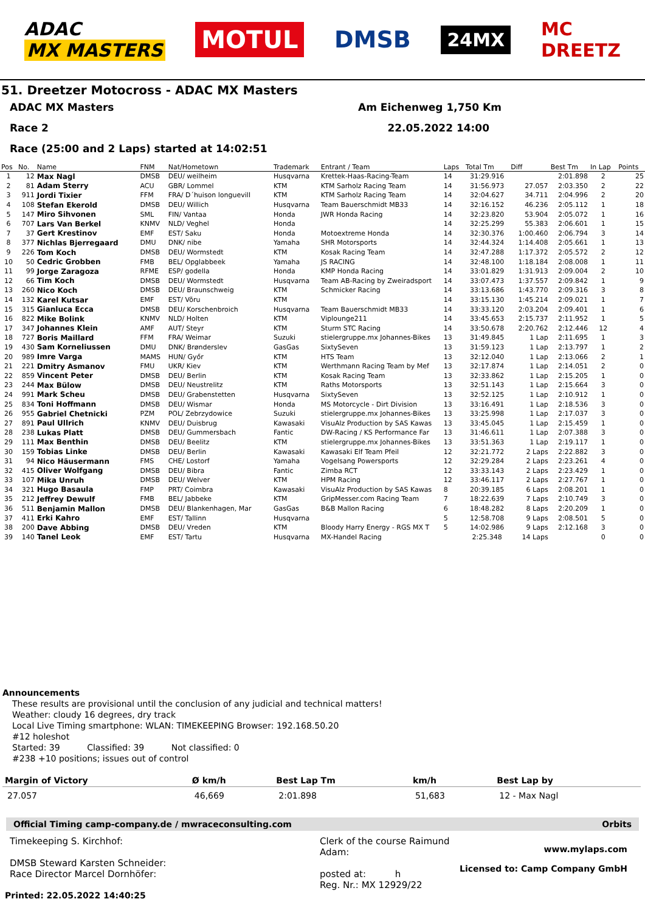ADAC
MX MASTERS
MOTUL DMSB
24MX
MC
DREETZ
51. Dreetzer Motocross - ADAC MX Masters
ADAC MX Masters Am Eichenweg 1,750 Km
Race 2 22.05.2022 14:00
Race (25:00 and 2 Laps) started at 14:02:51
| Pos | No. | Name | FNM | Nat/Hometown | Trademark | Entrant / Team | Laps | Total Tm | Diff | Best Tm | In Lap | Points |
| --- | --- | --- | --- | --- | --- | --- | --- | --- | --- | --- | --- | --- |
| 1 | 12 | Max Nagl | DMSB | DEU/ weilheim | Husqvarna | Krettek-Haas-Racing-Team | 14 | 31:29.916 | | 2:01.898 | 2 | 25 |
| 2 | 81 | Adam Sterry | ACU | GBR/ Lommel | KTM | KTM Sarholz Racing Team | 14 | 31:56.973 | 27.057 | 2:03.350 | 2 | 22 |
| 3 | 911 | Jordi Tixier | FFM | FRA/ D´huison longuevill | KTM | KTM Sarholz Racing Team | 14 | 32:04.627 | 34.711 | 2:04.996 | 2 | 20 |
| 4 | 108 | Stefan Ekerold | DMSB | DEU/ Willich | Husqvarna | Team Bauerschmidt MB33 | 14 | 32:16.152 | 46.236 | 2:05.112 | 1 | 18 |
| 5 | 147 | Miro Sihvonen | SML | FIN/ Vantaa | Honda | JWR Honda Racing | 14 | 32:23.820 | 53.904 | 2:05.072 | 1 | 16 |
| 6 | 707 | Lars Van Berkel | KNMV | NLD/ Veghel | Honda | | 14 | 32:25.299 | 55.383 | 2:06.601 | 1 | 15 |
| 7 | 37 | Gert Krestinov | EMF | EST/ Saku | Honda | Motoextreme Honda | 14 | 32:30.376 | 1:00.460 | 2:06.794 | 3 | 14 |
| 8 | 377 | Nichlas Bjerregaard | DMU | DNK/ nibe | Yamaha | SHR Motorsports | 14 | 32:44.324 | 1:14.408 | 2:05.661 | 1 | 13 |
| 9 | 226 | Tom Koch | DMSB | DEU/ Wormstedt | KTM | Kosak Racing Team | 14 | 32:47.288 | 1:17.372 | 2:05.572 | 2 | 12 |
| 10 | 50 | Cedric Grobben | FMB | BEL/ Opglabbeek | Yamaha | JS RACING | 14 | 32:48.100 | 1:18.184 | 2:08.008 | 1 | 11 |
| 11 | 99 | Jorge Zaragoza | RFME | ESP/ godella | Honda | KMP Honda Racing | 14 | 33:01.829 | 1:31.913 | 2:09.004 | 2 | 10 |
| 12 | 66 | Tim Koch | DMSB | DEU/ Wormstedt | Husqvarna | Team AB-Racing by Zweiradsport | 14 | 33:07.473 | 1:37.557 | 2:09.842 | 1 | 9 |
| 13 | 260 | Nico Koch | DMSB | DEU/ Braunschweig | KTM | Schmicker Racing | 14 | 33:13.686 | 1:43.770 | 2:09.316 | 3 | 8 |
| 14 | 132 | Karel Kutsar | EMF | EST/ Võru | KTM | | 14 | 33:15.130 | 1:45.214 | 2:09.021 | 1 | 7 |
| 15 | 315 | Gianluca Ecca | DMSB | DEU/ Korschenbroich | Husqvarna | Team Bauerschmidt MB33 | 14 | 33:33.120 | 2:03.204 | 2:09.401 | 1 | 6 |
| 16 | 822 | Mike Bolink | KNMV | NLD/ Holten | KTM | Viplounge211 | 14 | 33:45.653 | 2:15.737 | 2:11.952 | 1 | 5 |
| 17 | 347 | Johannes Klein | AMF | AUT/ Steyr | KTM | Sturm STC Racing | 14 | 33:50.678 | 2:20.762 | 2:12.446 | 12 | 4 |
| 18 | 727 | Boris Maillard | FFM | FRA/ Weimar | Suzuki | stielergruppe.mx Johannes-Bikes | 13 | 31:49.845 | 1 Lap | 2:11.695 | 1 | 3 |
| 19 | 430 | Sam Korneliussen | DMU | DNK/ Brønderslev | GasGas | SixtySeven | 13 | 31:59.123 | 1 Lap | 2:13.797 | 1 | 2 |
| 20 | 989 | Imre Varga | MAMS | HUN/ Győr | KTM | HTS Team | 13 | 32:12.040 | 1 Lap | 2:13.066 | 2 | 1 |
| 21 | 221 | Dmitry Asmanov | FMU | UKR/ Kiev | KTM | Werthmann Racing Team by Mef | 13 | 32:17.874 | 1 Lap | 2:14.051 | 2 | 0 |
| 22 | 859 | Vincent Peter | DMSB | DEU/ Berlin | KTM | Kosak Racing Team | 13 | 32:33.862 | 1 Lap | 2:15.205 | 1 | 0 |
| 23 | 244 | Max Bülow | DMSB | DEU/ Neustrelitz | KTM | Raths Motorsports | 13 | 32:51.143 | 1 Lap | 2:15.664 | 3 | 0 |
| 24 | 991 | Mark Scheu | DMSB | DEU/ Grabenstetten | Husqvarna | SixtySeven | 13 | 32:52.125 | 1 Lap | 2:10.912 | 1 | 0 |
| 25 | 834 | Toni Hoffmann | DMSB | DEU/ Wismar | Honda | MS Motorcycle - Dirt Division | 13 | 33:16.491 | 1 Lap | 2:18.536 | 3 | 0 |
| 26 | 955 | Gabriel Chetnicki | PZM | POL/ Zebrzydowice | Suzuki | stielergruppe.mx Johannes-Bikes | 13 | 33:25.998 | 1 Lap | 2:17.037 | 3 | 0 |
| 27 | 891 | Paul Ullrich | KNMV | DEU/ Duisbrug | Kawasaki | VisuAlz Production by SAS Kawas | 13 | 33:45.045 | 1 Lap | 2:15.459 | 1 | 0 |
| 28 | 238 | Lukas Platt | DMSB | DEU/ Gummersbach | Fantic | DW-Racing / KS Performance Far | 13 | 31:46.611 | 1 Lap | 2:07.388 | 3 | 0 |
| 29 | 111 | Max Benthin | DMSB | DEU/ Beelitz | KTM | stielergruppe.mx Johannes-Bikes | 13 | 33:51.363 | 1 Lap | 2:19.117 | 1 | 0 |
| 30 | 159 | Tobias Linke | DMSB | DEU/ Berlin | Kawasaki | Kawasaki Elf Team Pfeil | 12 | 32:21.772 | 2 Laps | 2:22.882 | 3 | 0 |
| 31 | 94 | Nico Häusermann | FMS | CHE/ Lostorf | Yamaha | Vogelsang Powersports | 12 | 32:29.284 | 2 Laps | 2:23.261 | 4 | 0 |
| 32 | 415 | Oliver Wolfgang | DMSB | DEU/ Bibra | Fantic | Zimba RCT | 12 | 33:33.143 | 2 Laps | 2:23.429 | 1 | 0 |
| 33 | 107 | Mika Unruh | DMSB | DEU/ Welver | KTM | HPM Racing | 12 | 33:46.117 | 2 Laps | 2:27.767 | 1 | 0 |
| 34 | 321 | Hugo Basaula | FMP | PRT/ Coimbra | Kawasaki | VisuAlz Production by SAS Kawas | 8 | 20:39.185 | 6 Laps | 2:08.201 | 1 | 0 |
| 35 | 212 | Jeffrey Dewulf | FMB | BEL/ Jabbeke | KTM | GripMesser.com Racing Team | 7 | 18:22.639 | 7 Laps | 2:10.749 | 3 | 0 |
| 36 | 511 | Benjamin Mallon | DMSB | DEU/ Blankenhagen, Mar | GasGas | B&B Mallon Racing | 6 | 18:48.282 | 8 Laps | 2:20.209 | 1 | 0 |
| 37 | 411 | Erki Kahro | EMF | EST/ Tallinn | Husqvarna | | 5 | 12:58.708 | 9 Laps | 2:08.501 | 5 | 0 |
| 38 | 200 | Dave Abbing | DMSB | DEU/ Vreden | KTM | Bloody Harry Energy - RGS MX T | 5 | 14:02.986 | 9 Laps | 2:12.168 | 3 | 0 |
| 39 | 140 | Tanel Leok | EMF | EST/ Tartu | Husqvarna | MX-Handel Racing | | 2:25.348 | 14 Laps | | 0 | 0 |
Announcements
These results are provisional until the conclusion of any judicial and technical matters!
Weather: cloudy 16 degrees, dry track
Local Live Timing smartphone: WLAN: TIMEKEEPING Browser: 192.168.50.20
#12 holeshot
Started: 39 Classified: 39 Not classified: 0
#238 +10 positions; issues out of control
| Margin of Victory | Ø km/h | Best Lap Tm | km/h | Best Lap by |
| --- | --- | --- | --- | --- |
| 27.057 | 46,669 | 2:01.898 | 51,683 | 12 - Max Nagl |
Official Timing camp-company.de / mwraceconsulting.com Orbits
Timekeeping S. Kirchhof:
DMSB Steward Karsten Schneider:
Race Director Marcel Dornhöfer:
Clerk of the course Raimund Adam:
posted at: h
Reg. Nr.: MX 12929/22
www.mylaps.com
Licensed to: Camp Company GmbH
Printed: 22.05.2022 14:40:25